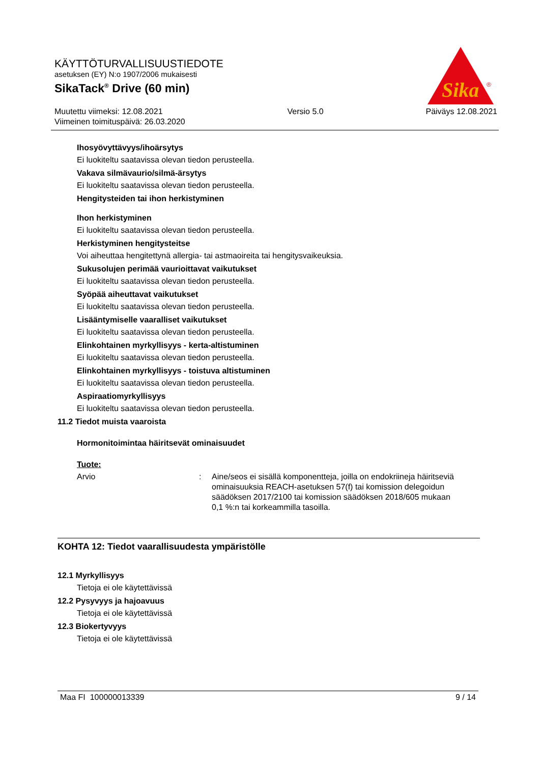Sika
®
KÄYTTÖTURVALLISUUSTIEDOTE
asetuksen (EY) N:o 1907/2006 mukaisesti
SikaTack<sup>®</sup> Drive (60 min)
Muutettu viimeksi: 12.08.2021
Viimeinen toimituspäivä: 26.03.2020
Versio 5.0 Päiväys 12.08.2021
Ihosyövyttävyys/ihoärsytys
Ei luokiteltu saatavissa olevan tiedon perusteella.
Vakava silmävaurio/silmä-ärsytys
Ei luokiteltu saatavissa olevan tiedon perusteella.
Hengitysteiden tai ihon herkistyminen
Ihon herkistyminen
Ei luokiteltu saatavissa olevan tiedon perusteella.
Herkistyminen hengitysteitse
Voi aiheuttaa hengitettynä allergia- tai astmaoireita tai hengitysvaikeuksia.
Sukusolujen perimää vaurioittavat vaikutukset
Ei luokiteltu saatavissa olevan tiedon perusteella.
Syöpää aiheuttavat vaikutukset
Ei luokiteltu saatavissa olevan tiedon perusteella.
Lisääntymiselle vaaralliset vaikutukset
Ei luokiteltu saatavissa olevan tiedon perusteella.
Elinkohtainen myrkyllisyys - kerta-altistuminen
Ei luokiteltu saatavissa olevan tiedon perusteella.
Elinkohtainen myrkyllisyys - toistuva altistuminen
Ei luokiteltu saatavissa olevan tiedon perusteella.
Aspiraatiomyrkyllisyys
Ei luokiteltu saatavissa olevan tiedon perusteella.
11.2 Tiedot muista vaaroista
Hormonitoimintaa häiritsevät ominaisuudet
Tuote:
Arvio : Aine/seos ei sisällä komponentteja, joilla on endokriineja häiritseviä ominaisuuksia REACH-asetuksen 57(f) tai komission delegoidun säädöksen 2017/2100 tai komission säädöksen 2018/605 mukaan 0,1 %:n tai korkeammilla tasoilla.
KOHTA 12: Tiedot vaarallisuudesta ympäristölle
12.1 Myrkyllisyys
Tietoja ei ole käytettävissä
12.2 Pysyvyys ja hajoavuus
Tietoja ei ole käytettävissä
12.3 Biokertyvyys
Tietoja ei ole käytettävissä
Maa FI 100000013339 9 / 14